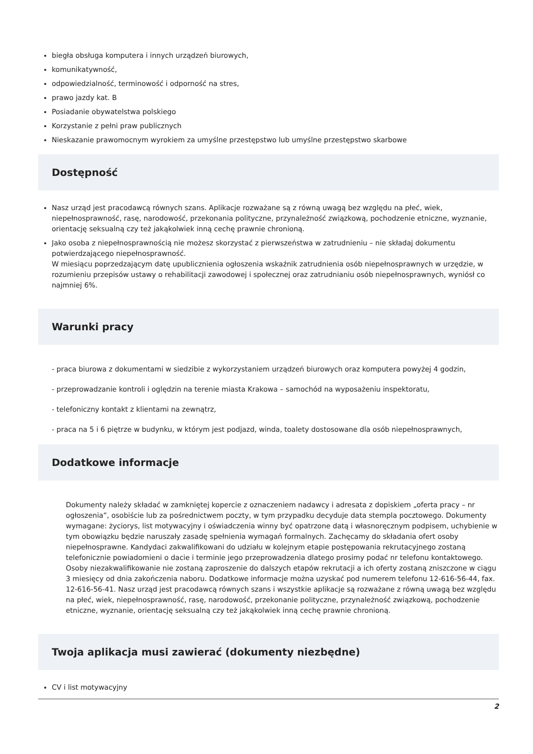biegła obsługa komputera i innych urządzeń biurowych,
komunikatywność,
odpowiedzialność, terminowość i odporność na stres,
prawo jazdy kat. B
Posiadanie obywatelstwa polskiego
Korzystanie z pełni praw publicznych
Nieskazanie prawomocnym wyrokiem za umyślne przestępstwo lub umyślne przestępstwo skarbowe
Dostępność
Nasz urząd jest pracodawcą równych szans. Aplikacje rozważane są z równą uwagą bez względu na płeć, wiek, niepełnosprawność, rasę, narodowość, przekonania polityczne, przynależność związkową, pochodzenie etniczne, wyznanie, orientację seksualną czy też jakąkolwiek inną cechę prawnie chronioną.
Jako osoba z niepełnosprawnością nie możesz skorzystać z pierwszeństwa w zatrudnieniu – nie składaj dokumentu potwierdzającego niepełnosprawność.
W miesiącu poprzedzającym datę upublicznienia ogłoszenia wskaźnik zatrudnienia osób niepełnosprawnych w urzędzie, w rozumieniu przepisów ustawy o rehabilitacji zawodowej i społecznej oraz zatrudnianiu osób niepełnosprawnych, wyniósł co najmniej 6%.
Warunki pracy
- praca biurowa z dokumentami w siedzibie z wykorzystaniem urządzeń biurowych oraz komputera powyżej 4 godzin,
- przeprowadzanie kontroli i oględzin na terenie miasta Krakowa – samochód na wyposażeniu inspektoratu,
- telefoniczny kontakt z klientami na zewnątrz,
- praca na 5 i 6 piętrze w budynku, w którym jest podjazd, winda, toalety dostosowane dla osób niepełnosprawnych,
Dodatkowe informacje
Dokumenty należy składać w zamkniętej kopercie z oznaczeniem nadawcy i adresata z dopiskiem „oferta pracy – nr ogłoszenia”, osobiście lub za pośrednictwem poczty, w tym przypadku decyduje data stempla pocztowego. Dokumenty wymagane: życiorys, list motywacyjny i oświadczenia winny być opatrzone datą i własnoręcznym podpisem, uchybienie w tym obowiązku będzie naruszały zasadę spełnienia wymagań formalnych. Zachęcamy do składania ofert osoby niepełnosprawne. Kandydaci zakwalifikowani do udziału w kolejnym etapie postępowania rekrutacyjnego zostaną telefonicznie powiadomieni o dacie i terminie jego przeprowadzenia dlatego prosimy podać nr telefonu kontaktowego. Osoby niezakwalifikowanie nie zostaną zaproszenie do dalszych etapów rekrutacji a ich oferty zostaną zniszczone w ciągu 3 miesięcy od dnia zakończenia naboru. Dodatkowe informacje można uzyskać pod numerem telefonu 12-616-56-44, fax. 12-616-56-41. Nasz urząd jest pracodawcą równych szans i wszystkie aplikacje są rozważane z równą uwagą bez względu na płeć, wiek, niepełnosprawność, rasę, narodowość, przekonanie polityczne, przynależność związkową, pochodzenie etniczne, wyznanie, orientację seksualną czy też jakąkolwiek inną cechę prawnie chronioną.
Twoja aplikacja musi zawierać (dokumenty niezbędne)
CV i list motywacyjny
2